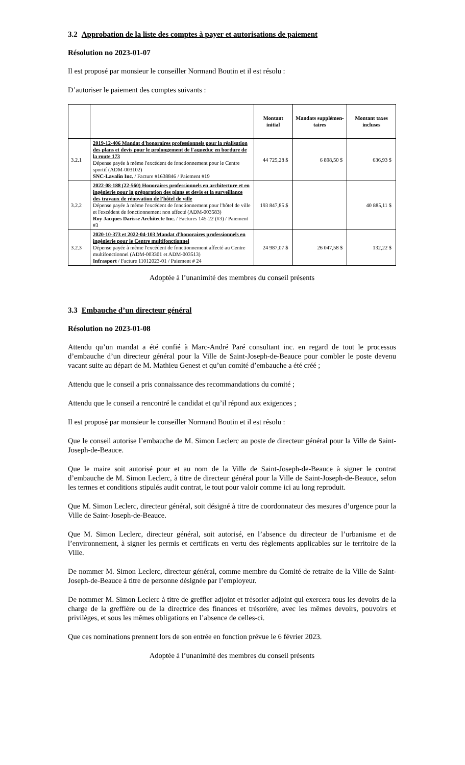3.2 Approbation de la liste des comptes à payer et autorisations de paiement
Résolution no 2023-01-07
Il est proposé par monsieur le conseiller Normand Boutin et il est résolu :
D’autoriser le paiement des comptes suivants :
| | | Montant initial | Mandats supplémen-taires | Montant taxes incluses |
| --- | --- | --- | --- | --- |
| 3.2.1 | 2019-12-406 Mandat d'honoraires professionnels pour la réalisation des plans et devis pour le prolongement de l'aqueduc en bordure de la route 173 Dépense payée à même l'excédent de fonctionnement pour le Centre sportif (ADM-003102) SNC-Lavalin Inc. / Facture #1638846 / Paiement #19 | 44 725,28 $ | 6 898,50 $ | 636,93 $ |
| 3.2.2 | 2022-08-188 (22-560) Honoraires professionnels en architecture et en ingénierie pour la préparation des plans et devis et la surveillance des travaux de rénovation de l'hôtel de ville Dépense payée à même l'excédent de fonctionnement pour l'hôtel de ville et l'excédent de fonctionnement non affecté (ADM-003583) Roy Jacques Darisse Architecte Inc. / Factures 145-22 (#3) / Paiement #3 | 193 847,85 $ | | 40 885,11 $ |
| 3.2.3 | 2020-10-373 et 2022-04-103 Mandat d'honoraires professionnels en ingénierie pour le Centre multifonctionnel Dépense payée à même l'excédent de fonctionnement affecté au Centre multifonctionnel (ADM-003301 et ADM-003513) Infrasport / Facture 11012023-01 / Paiement # 24 | 24 987,07 $ | 26 047,58 $ | 132,22 $ |
Adoptée à l’unanimité des membres du conseil présents
3.3 Embauche d’un directeur général
Résolution no 2023-01-08
Attendu qu’un mandat a été confié à Marc-André Paré consultant inc. en regard de tout le processus d’embauche d’un directeur général pour la Ville de Saint-Joseph-de-Beauce pour combler le poste devenu vacant suite au départ de M. Mathieu Genest et qu’un comité d’embauche a été créé ;
Attendu que le conseil a pris connaissance des recommandations du comité ;
Attendu que le conseil a rencontré le candidat et qu’il répond aux exigences ;
Il est proposé par monsieur le conseiller Normand Boutin et il est résolu :
Que le conseil autorise l’embauche de M. Simon Leclerc au poste de directeur général pour la Ville de Saint-Joseph-de-Beauce.
Que le maire soit autorisé pour et au nom de la Ville de Saint-Joseph-de-Beauce à signer le contrat d’embauche de M. Simon Leclerc, à titre de directeur général pour la Ville de Saint-Joseph-de-Beauce, selon les termes et conditions stipulés audit contrat, le tout pour valoir comme ici au long reproduit.
Que M. Simon Leclerc, directeur général, soit désigné à titre de coordonnateur des mesures d’urgence pour la Ville de Saint-Joseph-de-Beauce.
Que M. Simon Leclerc, directeur général, soit autorisé, en l’absence du directeur de l’urbanisme et de l’environnement, à signer les permis et certificats en vertu des règlements applicables sur le territoire de la Ville.
De nommer M. Simon Leclerc, directeur général, comme membre du Comité de retraite de la Ville de Saint-Joseph-de-Beauce à titre de personne désignée par l’employeur.
De nommer M. Simon Leclerc à titre de greffier adjoint et trésorier adjoint qui exercera tous les devoirs de la charge de la greffière ou de la directrice des finances et trésorière, avec les mêmes devoirs, pouvoirs et privilèges, et sous les mêmes obligations en l’absence de celles-ci.
Que ces nominations prennent lors de son entrée en fonction prévue le 6 février 2023.
Adoptée à l’unanimité des membres du conseil présents